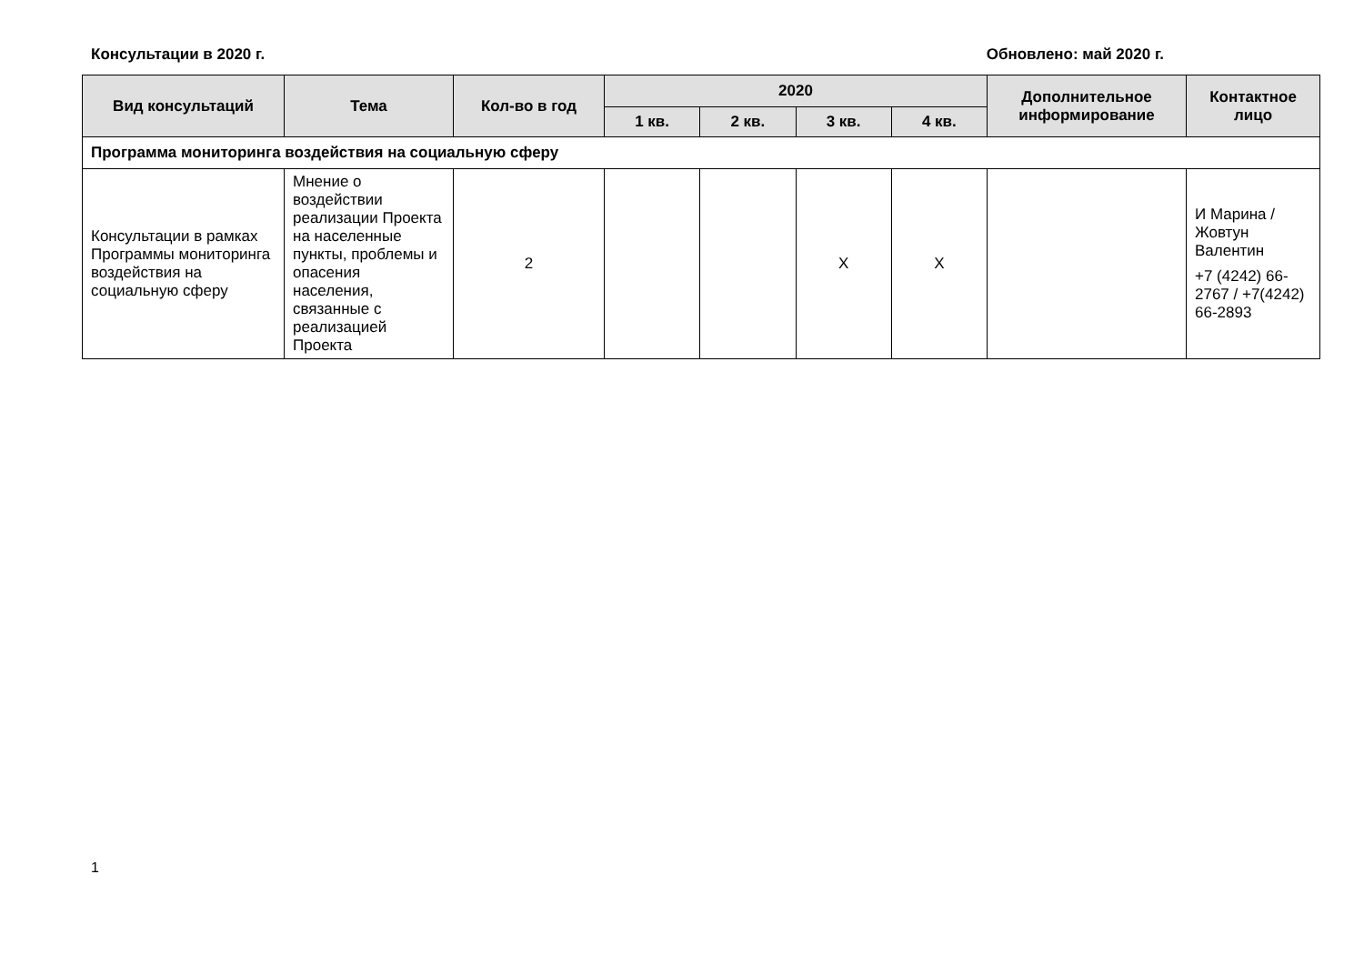Консультации в 2020 г. Обновлено: май 2020 г.
| Вид консультаций | Тема | Кол-во в год | 2020 | | | | Дополнительное информирование | Контактное лицо |
| --- | --- | --- | --- | --- | --- | --- | --- | --- |
| | | | 1 кв. | 2 кв. | 3 кв. | 4 кв. | | |
| Программа мониторинга воздействия на социальную сферу | | | | | | | | |
| Консультации в рамках Программы мониторинга воздействия на социальную сферу | Мнение о воздействии реализации Проекта на населенные пункты, проблемы и опасения населения, связанные с реализацией Проекта | 2 | | | X | X | | И Марина / Жовтун Валентин +7 (4242) 66-2767 / +7(4242) 66-2893 |
1